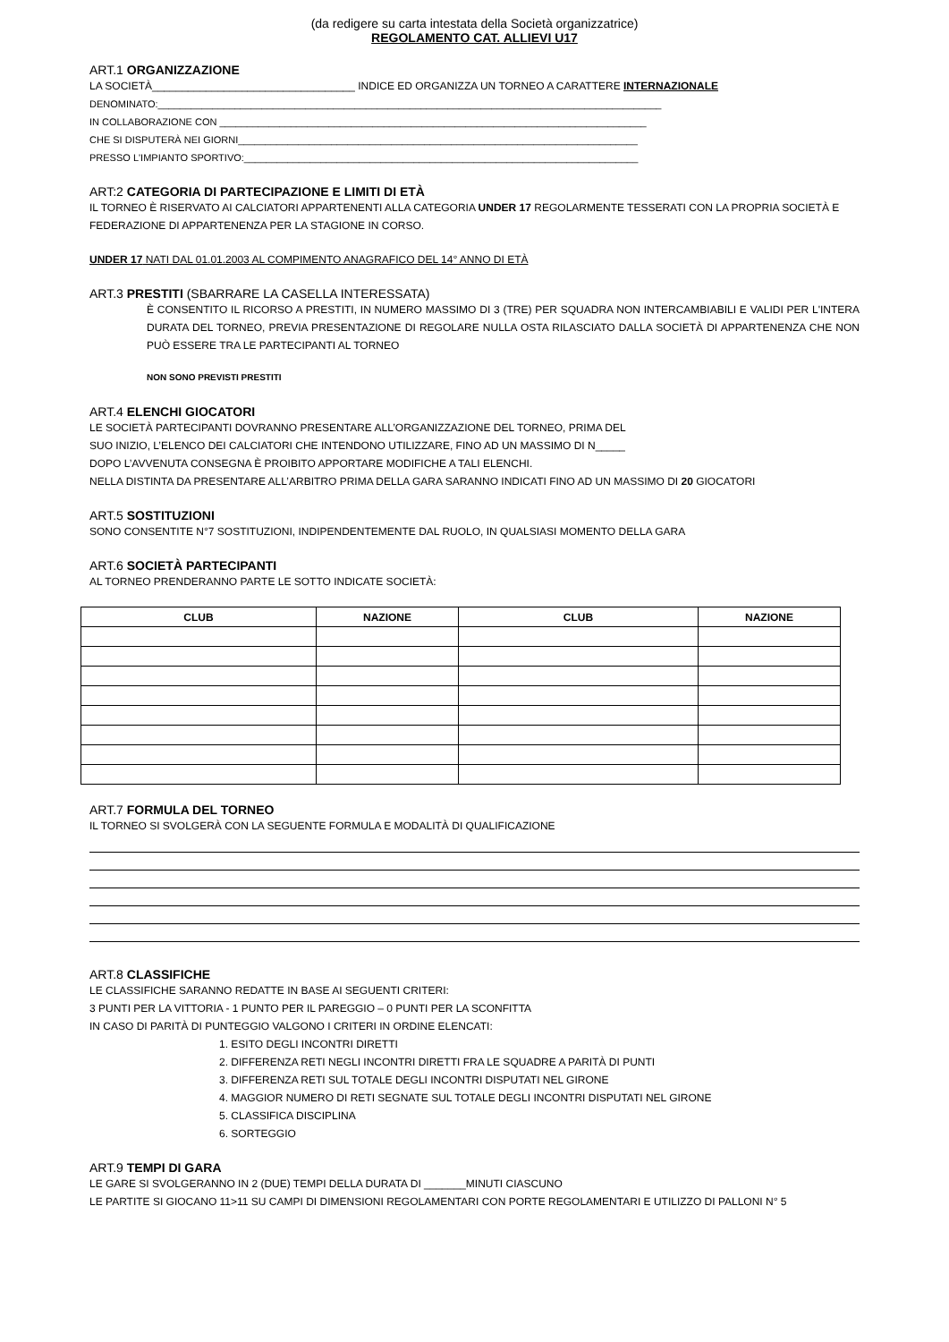(da redigere su carta intestata della Società organizzatrice)
REGOLAMENTO CAT. ALLIEVI U17
ART.1 ORGANIZZAZIONE
LA SOCIETÀ__________________________________ INDICE ED ORGANIZZA UN TORNEO A CARATTERE INTERNAZIONALE
DENOMINATO:____________________________________________________________________________________________
IN COLLABORAZIONE CON ______________________________________________________________________________
CHE SI DISPUTERÀ NEI GIORNI_________________________________________________________________________
PRESSO L'IMPIANTO SPORTIVO:________________________________________________________________________
ART:2 CATEGORIA DI PARTECIPAZIONE E LIMITI DI ETÀ
IL TORNEO È RISERVATO AI CALCIATORI APPARTENENTI ALLA CATEGORIA UNDER 17 REGOLARMENTE TESSERATI CON LA PROPRIA SOCIETÀ E FEDERAZIONE DI APPARTENENZA PER LA STAGIONE IN CORSO.
UNDER 17 NATI DAL 01.01.2003 AL COMPIMENTO ANAGRAFICO DEL 14° ANNO DI ETÀ
ART.3 PRESTITI (SBARRARE LA CASELLA INTERESSATA)
È CONSENTITO IL RICORSO A PRESTITI, IN NUMERO MASSIMO DI 3 (TRE) PER SQUADRA NON INTERCAMBIABILI E VALIDI PER L'INTERA DURATA DEL TORNEO, PREVIA PRESENTAZIONE DI REGOLARE NULLA OSTA RILASCIATO DALLA SOCIETÀ DI APPARTENENZA CHE NON PUÒ ESSERE TRA LE PARTECIPANTI AL TORNEO
NON SONO PREVISTI PRESTITI
ART.4 ELENCHI GIOCATORI
LE SOCIETÀ PARTECIPANTI DOVRANNO PRESENTARE ALL’ORGANIZZAZIONE DEL TORNEO, PRIMA DEL
SUO INIZIO, L’ELENCO DEI CALCIATORI CHE INTENDONO UTILIZZARE, FINO AD UN MASSIMO DI N_____
DOPO L’AVVENUTA CONSEGNA È PROIBITO APPORTARE MODIFICHE A TALI ELENCHI.
NELLA DISTINTA DA PRESENTARE ALL’ARBITRO PRIMA DELLA GARA SARANNO INDICATI FINO AD UN MASSIMO DI 20 GIOCATORI
ART.5 SOSTITUZIONI
SONO CONSENTITE N°7 SOSTITUZIONI, INDIPENDENTEMENTE DAL RUOLO, IN QUALSIASI MOMENTO DELLA GARA
ART.6 SOCIETÀ PARTECIPANTI
AL TORNEO PRENDERANNO PARTE LE SOTTO INDICATE SOCIETÀ:
| CLUB | NAZIONE | CLUB | NAZIONE |
| --- | --- | --- | --- |
ART.7 FORMULA DEL TORNEO
IL TORNEO SI SVOLGERÀ CON LA SEGUENTE FORMULA E MODALITÀ DI QUALIFICAZIONE
ART.8 CLASSIFICHE
LE CLASSIFICHE SARANNO REDATTE IN BASE AI SEGUENTI CRITERI:
3 PUNTI PER LA VITTORIA - 1 PUNTO PER IL PAREGGIO – 0 PUNTI PER LA SCONFITTA
IN CASO DI PARITÀ DI PUNTEGGIO VALGONO I CRITERI IN ORDINE ELENCATI:
1. ESITO DEGLI INCONTRI DIRETTI
2. DIFFERENZA RETI NEGLI INCONTRI DIRETTI FRA LE SQUADRE A PARITÀ DI PUNTI
3. DIFFERENZA RETI SUL TOTALE DEGLI INCONTRI DISPUTATI NEL GIRONE
4. MAGGIOR NUMERO DI RETI SEGNATE SUL TOTALE DEGLI INCONTRI DISPUTATI NEL GIRONE
5. CLASSIFICA DISCIPLINA
6. SORTEGGIO
ART.9 TEMPI DI GARA
LE GARE SI SVOLGERANNO IN 2 (DUE) TEMPI DELLA DURATA DI _______MINUTI CIASCUNO
LE PARTITE SI GIOCANO 11>11 SU CAMPI DI DIMENSIONI REGOLAMENTARI CON PORTE REGOLAMENTARI E UTILIZZO DI PALLONI N° 5